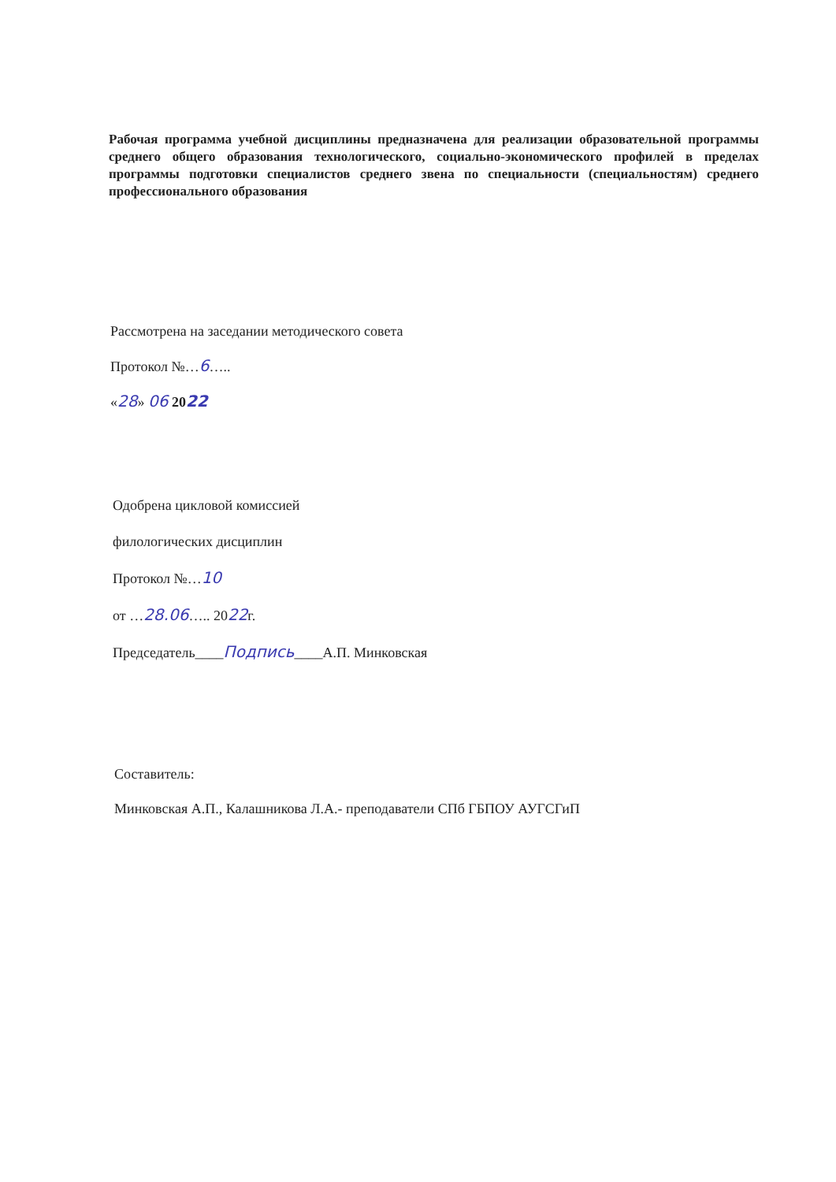Рабочая программа учебной дисциплины предназначена для реализации образовательной программы среднего общего образования технологического, социально-экономического профилей в пределах программы подготовки специалистов среднего звена по специальности (специальностям) среднего профессионального образования
Рассмотрена на заседании методического совета
Протокол №…6…..
«28» 06 2022
Одобрена цикловой комиссией
филологических дисциплин
Протокол №…10
от …28.06….. 2022г.
Председатель____Подпись____А.П. Минковская
Составитель:
Минковская А.П., Калашникова Л.А.- преподаватели СПб ГБПОУ АУГСГиП